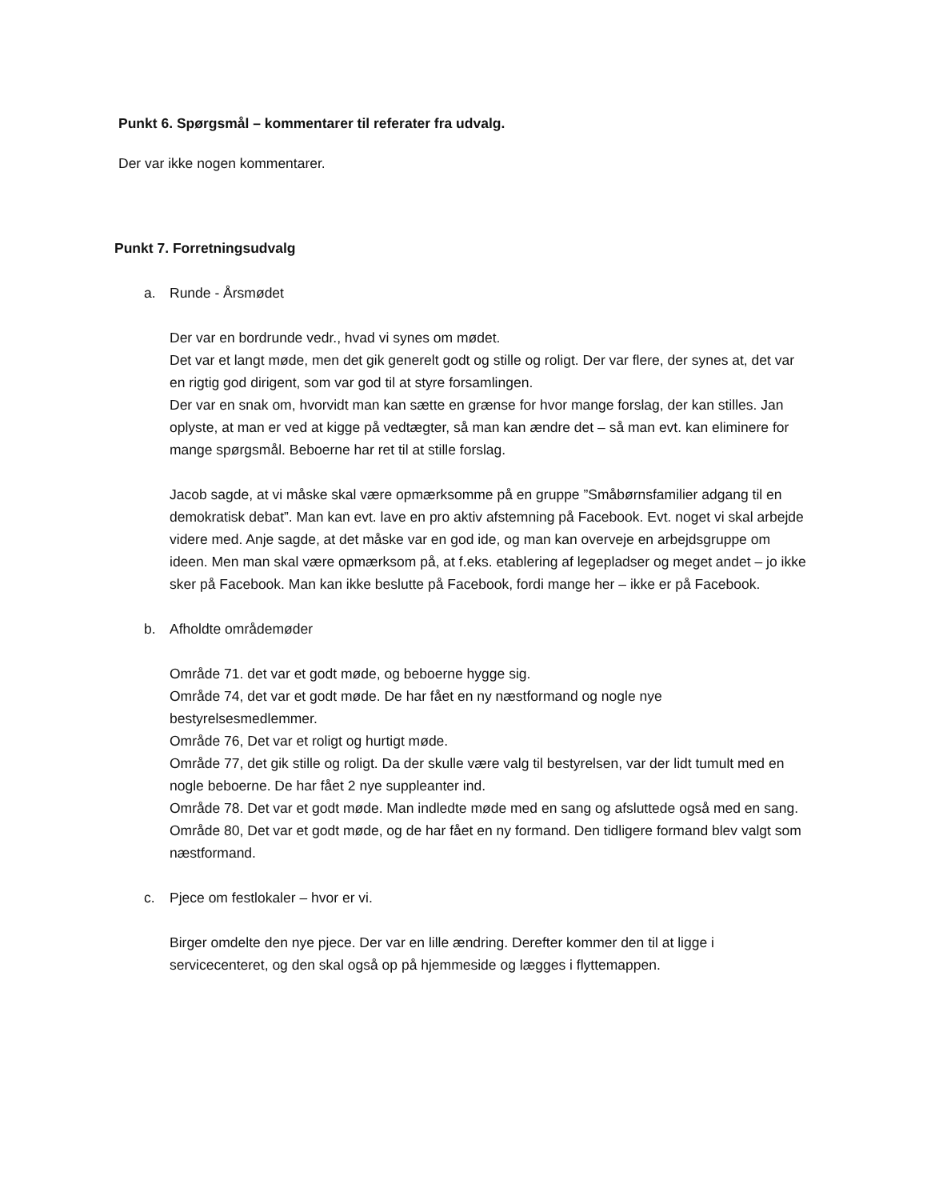Punkt 6. Spørgsmål – kommentarer til referater fra udvalg.
Der var ikke nogen kommentarer.
Punkt 7. Forretningsudvalg
a. Runde - Årsmødet
Der var en bordrunde vedr., hvad vi synes om mødet.
Det var et langt møde, men det gik generelt godt og stille og roligt. Der var flere, der synes at, det var en rigtig god dirigent, som var god til at styre forsamlingen.
Der var en snak om, hvorvidt man kan sætte en grænse for hvor mange forslag, der kan stilles. Jan oplyste, at man er ved at kigge på vedtægter, så man kan ændre det – så man evt. kan eliminere for mange spørgsmål. Beboerne har ret til at stille forslag.
Jacob sagde, at vi måske skal være opmærksomme på en gruppe ”Småbørnsfamilier adgang til en demokratisk debat”. Man kan evt. lave en pro aktiv afstemning på Facebook. Evt. noget vi skal arbejde videre med. Anje sagde, at det måske var en god ide, og man kan overveje en arbejdsgruppe om ideen. Men man skal være opmærksom på, at f.eks. etablering af legepladser og meget andet – jo ikke sker på Facebook. Man kan ikke beslutte på Facebook, fordi mange her – ikke er på Facebook.
b. Afholdte områdemøder
Område 71. det var et godt møde, og beboerne hygge sig.
Område 74, det var et godt møde. De har fået en ny næstformand og nogle nye bestyrelsesmedlemmer.
Område 76, Det var et roligt og hurtigt møde.
Område 77, det gik stille og roligt. Da der skulle være valg til bestyrelsen, var der lidt tumult med en nogle beboerne. De har fået 2 nye suppleanter ind.
Område 78. Det var et godt møde. Man indledte møde med en sang og afsluttede også med en sang.
Område 80, Det var et godt møde, og de har fået en ny formand. Den tidligere formand blev valgt som næstformand.
c. Pjece om festlokaler – hvor er vi.
Birger omdelte den nye pjece. Der var en lille ændring. Derefter kommer den til at ligge i servicecenteret, og den skal også op på hjemmeside og lægges i flyttemappen.